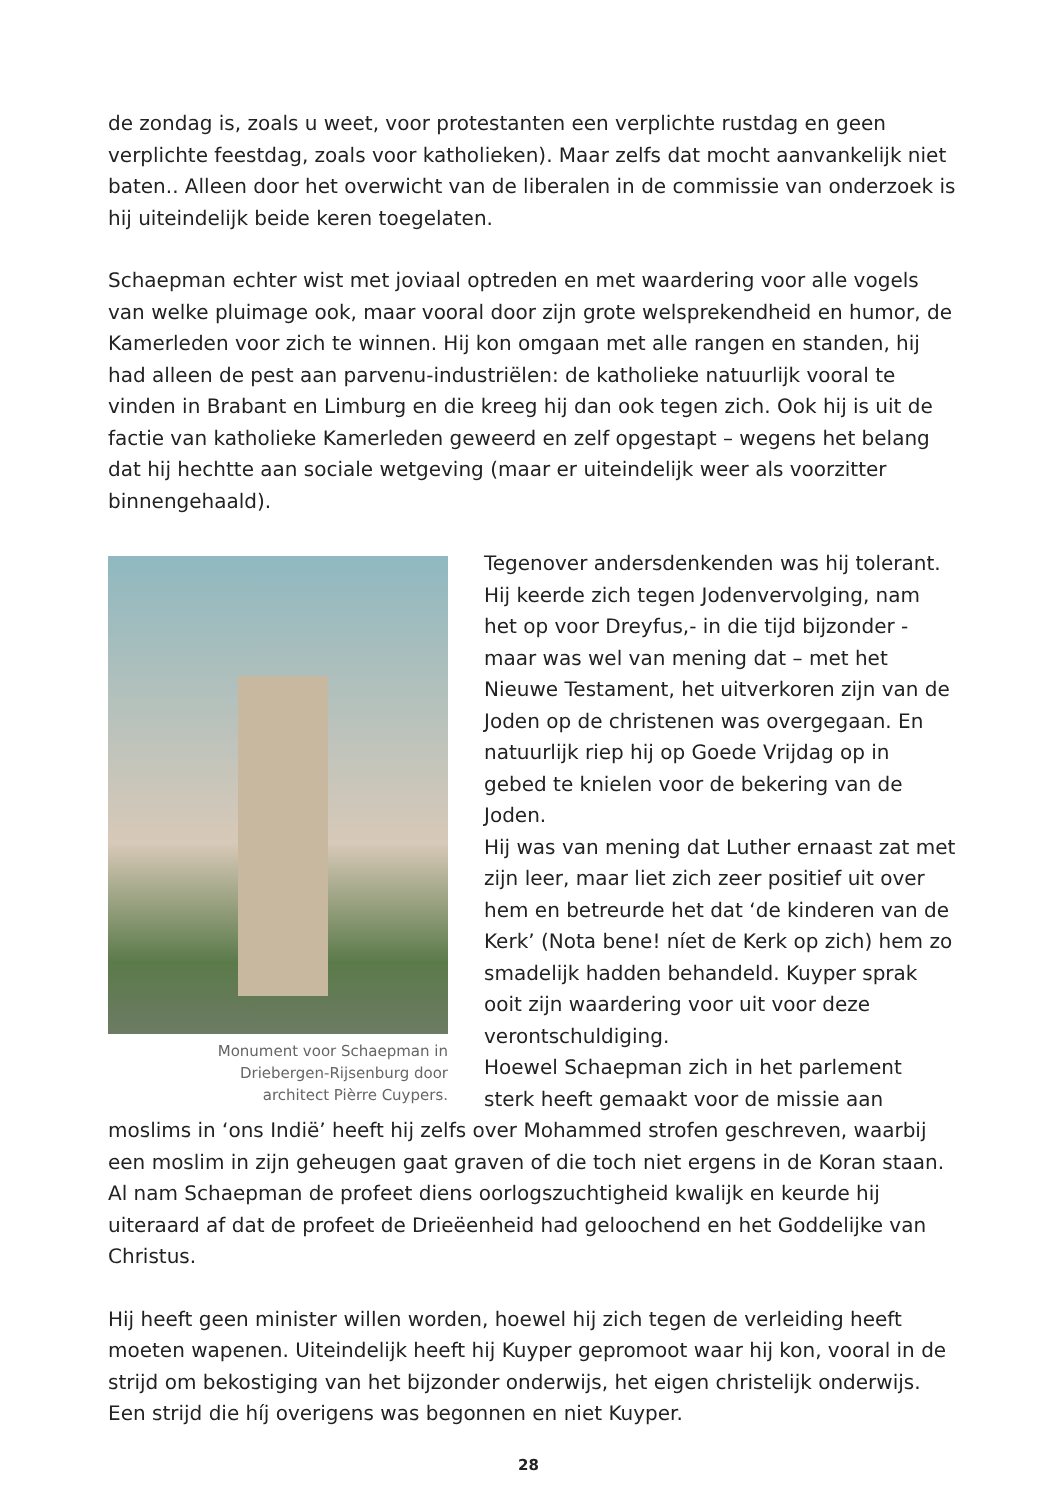de zondag is, zoals u weet, voor protestanten een verplichte rustdag en geen verplichte feestdag, zoals voor katholieken). Maar zelfs dat mocht aanvankelijk niet baten.. Alleen door het overwicht van de liberalen in de commissie van onderzoek is hij uiteindelijk beide keren toegelaten.
Schaepman echter wist met joviaal optreden en met waardering voor alle vogels van welke pluimage ook, maar vooral door zijn grote welsprekendheid en humor, de Kamerleden voor zich te winnen. Hij kon omgaan met alle rangen en standen, hij had alleen de pest aan parvenu-industriëlen: de katholieke natuurlijk vooral te vinden in Brabant en Limburg en die kreeg hij dan ook tegen zich. Ook hij is uit de factie van katholieke Kamerleden geweerd en zelf opgestapt – wegens het belang dat hij hechtte aan sociale wetgeving (maar er uiteindelijk weer als voorzitter binnengehaald).
Monument voor Schaepman in
Driebergen-Rijsenburg door
architect Pièrre Cuypers.
Tegenover andersdenkenden was hij tolerant. Hij keerde zich tegen Jodenvervolging, nam het op voor Dreyfus,- in die tijd bijzonder - maar was wel van mening dat – met het Nieuwe Testament, het uitverkoren zijn van de Joden op de christenen was overgegaan. En natuurlijk riep hij op Goede Vrijdag op in gebed te knielen voor de bekering van de Joden.
Hij was van mening dat Luther ernaast zat met zijn leer, maar liet zich zeer positief uit over hem en betreurde het dat ‘de kinderen van de Kerk’ (Nota bene! níet de Kerk op zich) hem zo smadelijk hadden behandeld. Kuyper sprak ooit zijn waardering voor uit voor deze verontschuldiging.
Hoewel Schaepman zich in het parlement sterk heeft gemaakt voor de missie aan moslims in ‘ons Indië’ heeft hij zelfs over Mohammed strofen geschreven, waarbij een moslim in zijn geheugen gaat graven of die toch niet ergens in de Koran staan. Al nam Schaepman de profeet diens oorlogszuchtigheid kwalijk en keurde hij uiteraard af dat de profeet de Drieëenheid had geloochend en het Goddelijke van Christus.
Hij heeft geen minister willen worden, hoewel hij zich tegen de verleiding heeft moeten wapenen. Uiteindelijk heeft hij Kuyper gepromoot waar hij kon, vooral in de strijd om bekostiging van het bijzonder onderwijs, het eigen christelijk onderwijs. Een strijd die híj overigens was begonnen en niet Kuyper.
28